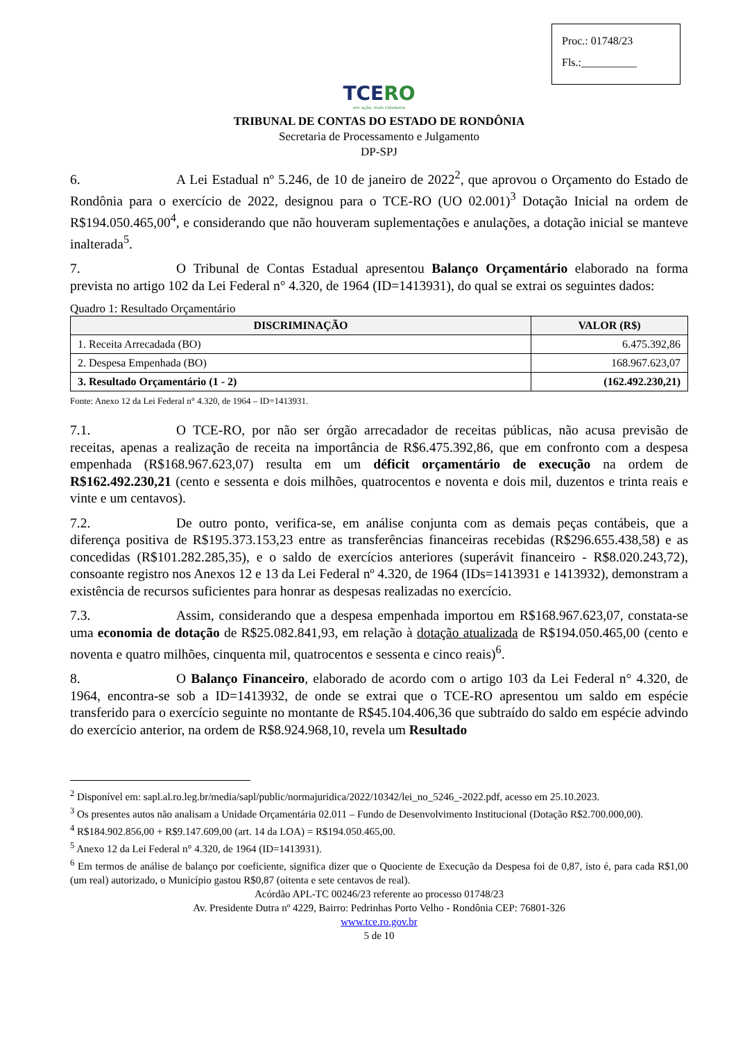Proc.: 01748/23
Fls.:__________
TCERO
em ação, mais cidadania
TRIBUNAL DE CONTAS DO ESTADO DE RONDÔNIA
Secretaria de Processamento e Julgamento
DP-SPJ
6. A Lei Estadual nº 5.246, de 10 de janeiro de 2022<sup>2</sup>, que aprovou o Orçamento do Estado de Rondônia para o exercício de 2022, designou para o TCE-RO (UO 02.001)<sup>3</sup> Dotação Inicial na ordem de R$194.050.465,00<sup>4</sup>, e considerando que não houveram suplementações e anulações, a dotação inicial se manteve inalterada<sup>5</sup>.
7. O Tribunal de Contas Estadual apresentou Balanço Orçamentário elaborado na forma prevista no artigo 102 da Lei Federal n° 4.320, de 1964 (ID=1413931), do qual se extrai os seguintes dados:
Quadro 1: Resultado Orçamentário
| DISCRIMINAÇÃO | VALOR (R$) |
| --- | --- |
| 1. Receita Arrecadada (BO) | 6.475.392,86 |
| 2. Despesa Empenhada (BO) | 168.967.623,07 |
| 3. Resultado Orçamentário (1 - 2) | (162.492.230,21) |
Fonte: Anexo 12 da Lei Federal n° 4.320, de 1964 – ID=1413931.
7.1. O TCE-RO, por não ser órgão arrecadador de receitas públicas, não acusa previsão de receitas, apenas a realização de receita na importância de R$6.475.392,86, que em confronto com a despesa empenhada (R$168.967.623,07) resulta em um déficit orçamentário de execução na ordem de R$162.492.230,21 (cento e sessenta e dois milhões, quatrocentos e noventa e dois mil, duzentos e trinta reais e vinte e um centavos).
7.2. De outro ponto, verifica-se, em análise conjunta com as demais peças contábeis, que a diferença positiva de R$195.373.153,23 entre as transferências financeiras recebidas (R$296.655.438,58) e as concedidas (R$101.282.285,35), e o saldo de exercícios anteriores (superávit financeiro - R$8.020.243,72), consoante registro nos Anexos 12 e 13 da Lei Federal nº 4.320, de 1964 (IDs=1413931 e 1413932), demonstram a existência de recursos suficientes para honrar as despesas realizadas no exercício.
7.3. Assim, considerando que a despesa empenhada importou em R$168.967.623,07, constata-se uma economia de dotação de R$25.082.841,93, em relação à dotação atualizada de R$194.050.465,00 (cento e noventa e quatro milhões, cinquenta mil, quatrocentos e sessenta e cinco reais)<sup>6</sup>.
8. O Balanço Financeiro, elaborado de acordo com o artigo 103 da Lei Federal n° 4.320, de 1964, encontra-se sob a ID=1413932, de onde se extrai que o TCE-RO apresentou um saldo em espécie transferido para o exercício seguinte no montante de R$45.104.406,36 que subtraído do saldo em espécie advindo do exercício anterior, na ordem de R$8.924.968,10, revela um Resultado
<sup>2</sup> Disponível em: sapl.al.ro.leg.br/media/sapl/public/normajuridica/2022/10342/lei_no_5246_-2022.pdf, acesso em 25.10.2023.
<sup>3</sup> Os presentes autos não analisam a Unidade Orçamentária 02.011 – Fundo de Desenvolvimento Institucional (Dotação R$2.700.000,00).
<sup>4</sup> R$184.902.856,00 + R$9.147.609,00 (art. 14 da LOA) = R$194.050.465,00.
<sup>5</sup> Anexo 12 da Lei Federal n° 4.320, de 1964 (ID=1413931).
<sup>6</sup> Em termos de análise de balanço por coeficiente, significa dizer que o Quociente de Execução da Despesa foi de 0,87, isto é, para cada R$1,00 (um real) autorizado, o Município gastou R$0,87 (oitenta e sete centavos de real).
Acórdão APL-TC 00246/23 referente ao processo 01748/23
Av. Presidente Dutra nº 4229, Bairro: Pedrinhas Porto Velho - Rondônia CEP: 76801-326
www.tce.ro.gov.br
5 de 10